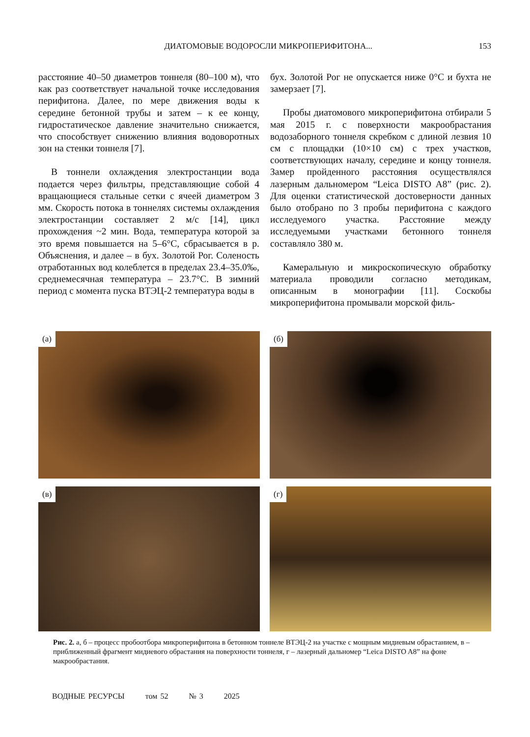ДИАТОМОВЫЕ ВОДОРОСЛИ МИКРОПЕРИФИТОНА... 153
расстояние 40–50 диаметров тоннеля (80–100 м), что как раз соответствует начальной точке исследования перифитона. Далее, по мере движения воды к середине бетонной трубы и затем – к ее концу, гидростатическое давление значительно снижается, что способствует снижению влияния водоворотных зон на стенки тоннеля [7].
В тоннели охлаждения электростанции вода подается через фильтры, представляющие собой 4 вращающиеся стальные сетки с ячеей диаметром 3 мм. Скорость потока в тоннелях системы охлаждения электростанции составляет 2 м/с [14], цикл прохождения ~2 мин. Вода, температура которой за это время повышается на 5–6°C, сбрасывается в р. Объяснения, и далее – в бух. Золотой Рог. Соленость отработанных вод колеблется в пределах 23.4–35.0‰, среднемесячная температура – 23.7°C. В зимний период с момента пуска ВТЭЦ-2 температура воды в
бух. Золотой Рог не опускается ниже 0°C и бухта не замерзает [7].
Пробы диатомового микроперифитона отбирали 5 мая 2015 г. с поверхности макрообрастания водозаборного тоннеля скребком с длиной лезвия 10 см с площадки (10×10 см) с трех участков, соответствующих началу, середине и концу тоннеля. Замер пройденного расстояния осуществлялся лазерным дальномером “Leica DISTO A8” (рис. 2). Для оценки статистической достоверности данных было отобрано по 3 пробы перифитона с каждого исследуемого участка. Расстояние между исследуемыми участками бетонного тоннеля составляло 380 м.
Камеральную и микроскопическую обработку материала проводили согласно методикам, описанным в монографии [11]. Соскобы микроперифитона промывали морской филь-
(а)
(б)
(в)
(г)
Рис. 2. а, б – процесс пробоотбора микроперифитона в бетонном тоннеле ВТЭЦ-2 на участке с мощным мидиевым обрастанием, в – приближенный фрагмент мидиевого обрастания на поверхности тоннеля, г – лазерный дальномер “Leica DISTO A8” на фоне макрообрастания.
ВОДНЫЕ РЕСУРСЫ том 52 № 3 2025